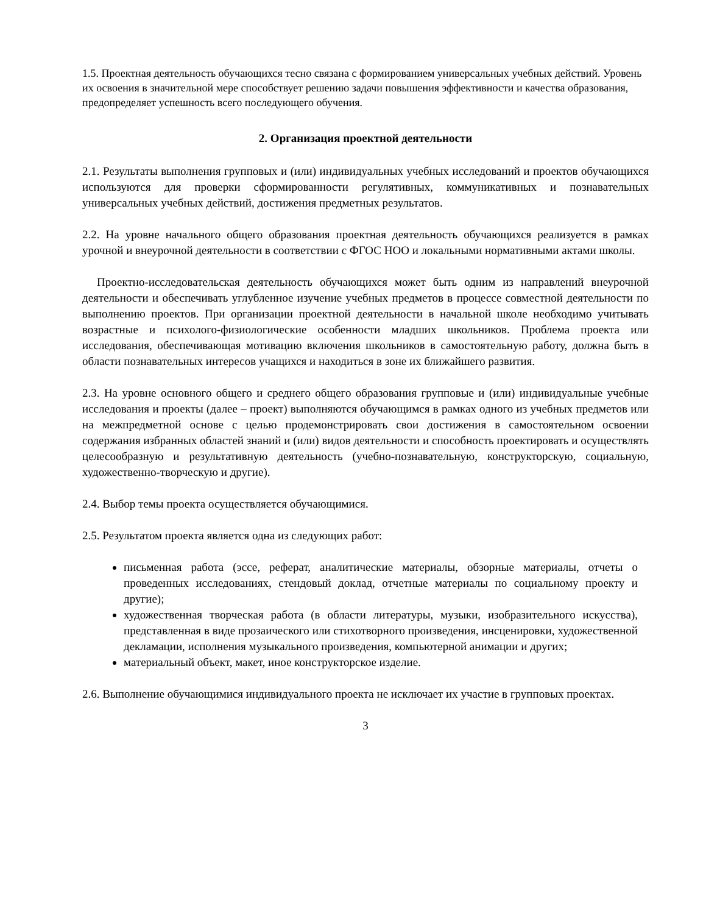1.5. Проектная деятельность обучающихся тесно связана с формированием универсальных учебных действий. Уровень их освоения в значительной мере способствует решению задачи повышения эффективности и качества образования, предопределяет успешность всего последующего обучения.
2. Организация проектной деятельности
2.1. Результаты выполнения групповых и (или) индивидуальных учебных исследований и проектов обучающихся используются для проверки сформированности регулятивных, коммуникативных и познавательных универсальных учебных действий, достижения предметных результатов.
2.2. На уровне начального общего образования проектная деятельность обучающихся реализуется в рамках урочной и внеурочной деятельности в соответствии с ФГОС НОО и локальными нормативными актами школы.
Проектно-исследовательская деятельность обучающихся может быть одним из направлений внеурочной деятельности и обеспечивать углубленное изучение учебных предметов в процессе совместной деятельности по выполнению проектов. При организации проектной деятельности в начальной школе необходимо учитывать возрастные и психолого-физиологические особенности младших школьников. Проблема проекта или исследования, обеспечивающая мотивацию включения школьников в самостоятельную работу, должна быть в области познавательных интересов учащихся и находиться в зоне их ближайшего развития.
2.3. На уровне основного общего и среднего общего образования групповые и (или) индивидуальные учебные исследования и проекты (далее – проект) выполняются обучающимся в рамках одного из учебных предметов или на межпредметной основе с целью продемонстрировать свои достижения в самостоятельном освоении содержания избранных областей знаний и (или) видов деятельности и способность проектировать и осуществлять целесообразную и результативную деятельность (учебно-познавательную, конструкторскую, социальную, художественно-творческую и другие).
2.4. Выбор темы проекта осуществляется обучающимися.
2.5. Результатом проекта является одна из следующих работ:
письменная работа (эссе, реферат, аналитические материалы, обзорные материалы, отчеты о проведенных исследованиях, стендовый доклад, отчетные материалы по социальному проекту и другие);
художественная творческая работа (в области литературы, музыки, изобразительного искусства), представленная в виде прозаического или стихотворного произведения, инсценировки, художественной декламации, исполнения музыкального произведения, компьютерной анимации и других;
материальный объект, макет, иное конструкторское изделие.
2.6. Выполнение обучающимися индивидуального проекта не исключает их участие в групповых проектах.
3